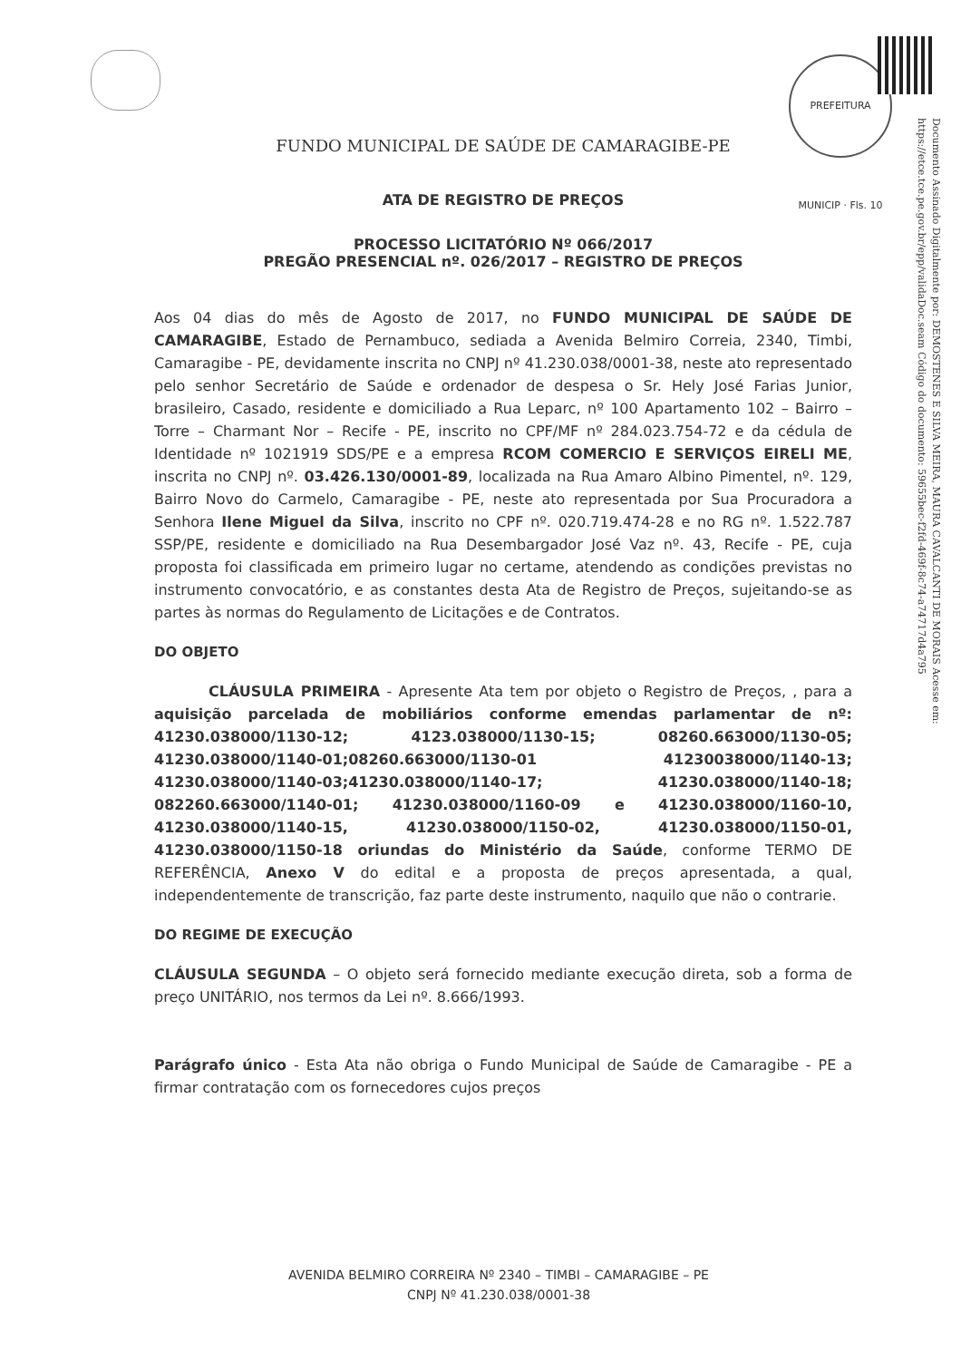PREFEITURA MUNICIP · Fls. 10
Documento Assinado Digitalmente por: DEMOSTENES E SILVA MEIRA, MAURA CAVALCANTI DE MORAIS Acesse em: https://etce.tce.pe.gov.br/epp/validaDoc.seam Código do documento: 59655bec-f2fd-469f-8c74-a74717d4a795
FUNDO MUNICIPAL DE SAÚDE DE CAMARAGIBE-PE
ATA DE REGISTRO DE PREÇOS
PROCESSO LICITATÓRIO Nº 066/2017
PREGÃO PRESENCIAL nº. 026/2017 – REGISTRO DE PREÇOS
Aos 04 dias do mês de Agosto de 2017, no FUNDO MUNICIPAL DE SAÚDE DE CAMARAGIBE, Estado de Pernambuco, sediada a Avenida Belmiro Correia, 2340, Timbi, Camaragibe - PE, devidamente inscrita no CNPJ nº 41.230.038/0001-38, neste ato representado pelo senhor Secretário de Saúde e ordenador de despesa o Sr. Hely José Farias Junior, brasileiro, Casado, residente e domiciliado a Rua Leparc, nº 100 Apartamento 102 – Bairro – Torre – Charmant Nor – Recife - PE, inscrito no CPF/MF nº 284.023.754-72 e da cédula de Identidade nº 1021919 SDS/PE e a empresa RCOM COMERCIO E SERVIÇOS EIRELI ME, inscrita no CNPJ nº. 03.426.130/0001-89, localizada na Rua Amaro Albino Pimentel, nº. 129, Bairro Novo do Carmelo, Camaragibe - PE, neste ato representada por Sua Procuradora a Senhora Ilene Miguel da Silva, inscrito no CPF nº. 020.719.474-28 e no RG nº. 1.522.787 SSP/PE, residente e domiciliado na Rua Desembargador José Vaz nº. 43, Recife - PE, cuja proposta foi classificada em primeiro lugar no certame, atendendo as condições previstas no instrumento convocatório, e as constantes desta Ata de Registro de Preços, sujeitando-se as partes às normas do Regulamento de Licitações e de Contratos.
DO OBJETO
CLÁUSULA PRIMEIRA - Apresente Ata tem por objeto o Registro de Preços, , para a aquisição parcelada de mobiliários conforme emendas parlamentar de nº: 41230.038000/1130-12; 4123.038000/1130-15; 08260.663000/1130-05; 41230.038000/1140-01;08260.663000/1130-01 41230038000/1140-13; 41230.038000/1140-03;41230.038000/1140-17; 41230.038000/1140-18; 082260.663000/1140-01; 41230.038000/1160-09 e 41230.038000/1160-10, 41230.038000/1140-15, 41230.038000/1150-02, 41230.038000/1150-01, 41230.038000/1150-18 oriundas do Ministério da Saúde, conforme TERMO DE REFERÊNCIA, Anexo V do edital e a proposta de preços apresentada, a qual, independentemente de transcrição, faz parte deste instrumento, naquilo que não o contrarie.
DO REGIME DE EXECUÇÃO
CLÁUSULA SEGUNDA – O objeto será fornecido mediante execução direta, sob a forma de preço UNITÁRIO, nos termos da Lei nº. 8.666/1993.
Parágrafo único - Esta Ata não obriga o Fundo Municipal de Saúde de Camaragibe - PE a firmar contratação com os fornecedores cujos preços
AVENIDA BELMIRO CORREIRA Nº 2340 – TIMBI – CAMARAGIBE – PE
CNPJ Nº 41.230.038/0001-38